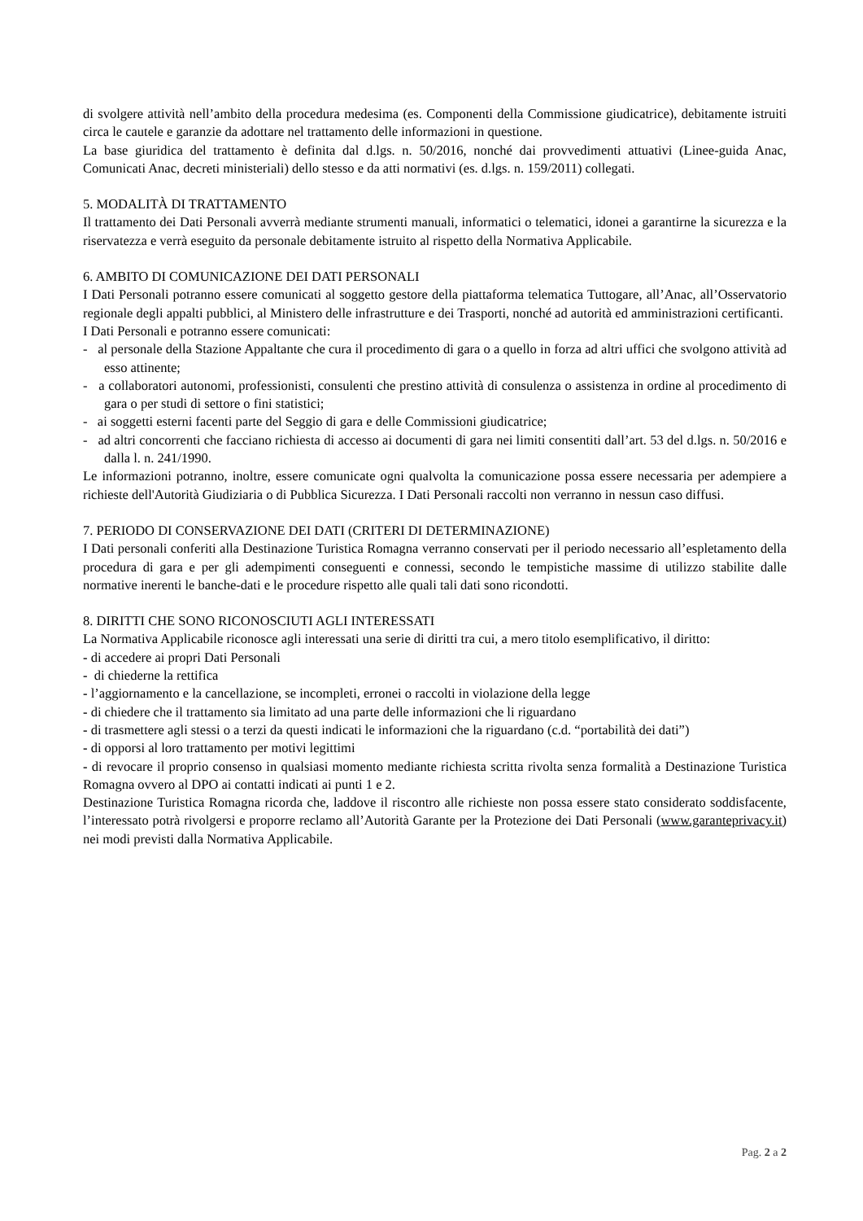di svolgere attività nell’ambito della procedura medesima (es. Componenti della Commissione giudicatrice), debitamente istruiti circa le cautele e garanzie da adottare nel trattamento delle informazioni in questione.
La base giuridica del trattamento è definita dal d.lgs. n. 50/2016, nonché dai provvedimenti attuativi (Linee-guida Anac, Comunicati Anac, decreti ministeriali) dello stesso e da atti normativi (es. d.lgs. n. 159/2011) collegati.
5. MODALITÀ DI TRATTAMENTO
Il trattamento dei Dati Personali avverrà mediante strumenti manuali, informatici o telematici, idonei a garantirne la sicurezza e la riservatezza e verrà eseguito da personale debitamente istruito al rispetto della Normativa Applicabile.
6. AMBITO DI COMUNICAZIONE DEI DATI PERSONALI
I Dati Personali potranno essere comunicati al soggetto gestore della piattaforma telematica Tuttogare, all’Anac, all’Osservatorio regionale degli appalti pubblici, al Ministero delle infrastrutture e dei Trasporti, nonché ad autorità ed amministrazioni certificanti.
I Dati Personali e potranno essere comunicati:
- al personale della Stazione Appaltante che cura il procedimento di gara o a quello in forza ad altri uffici che svolgono attività ad esso attinente;
- a collaboratori autonomi, professionisti, consulenti che prestino attività di consulenza o assistenza in ordine al procedimento di gara o per studi di settore o fini statistici;
- ai soggetti esterni facenti parte del Seggio di gara e delle Commissioni giudicatrice;
- ad altri concorrenti che facciano richiesta di accesso ai documenti di gara nei limiti consentiti dall’art. 53 del d.lgs. n. 50/2016 e dalla l. n. 241/1990.
Le informazioni potranno, inoltre, essere comunicate ogni qualvolta la comunicazione possa essere necessaria per adempiere a richieste dell'Autorità Giudiziaria o di Pubblica Sicurezza. I Dati Personali raccolti non verranno in nessun caso diffusi.
7. PERIODO DI CONSERVAZIONE DEI DATI (CRITERI DI DETERMINAZIONE)
I Dati personali conferiti alla Destinazione Turistica Romagna verranno conservati per il periodo necessario all’espletamento della procedura di gara e per gli adempimenti conseguenti e connessi, secondo le tempistiche massime di utilizzo stabilite dalle normative inerenti le banche-dati e le procedure rispetto alle quali tali dati sono ricondotti.
8. DIRITTI CHE SONO RICONOSCIUTI AGLI INTERESSATI
La Normativa Applicabile riconosce agli interessati una serie di diritti tra cui, a mero titolo esemplificativo, il diritto:
- di accedere ai propri Dati Personali
- di chiederne la rettifica
- l’aggiornamento e la cancellazione, se incompleti, erronei o raccolti in violazione della legge
- di chiedere che il trattamento sia limitato ad una parte delle informazioni che li riguardano
- di trasmettere agli stessi o a terzi da questi indicati le informazioni che la riguardano (c.d. “portabilità dei dati”)
- di opporsi al loro trattamento per motivi legittimi
- di revocare il proprio consenso in qualsiasi momento mediante richiesta scritta rivolta senza formalità a Destinazione Turistica Romagna ovvero al DPO ai contatti indicati ai punti 1 e 2.
Destinazione Turistica Romagna ricorda che, laddove il riscontro alle richieste non possa essere stato considerato soddisfacente, l’interessato potrà rivolgersi e proporre reclamo all’Autorità Garante per la Protezione dei Dati Personali (www.garanteprivacy.it) nei modi previsti dalla Normativa Applicabile.
Pag. 2 a 2